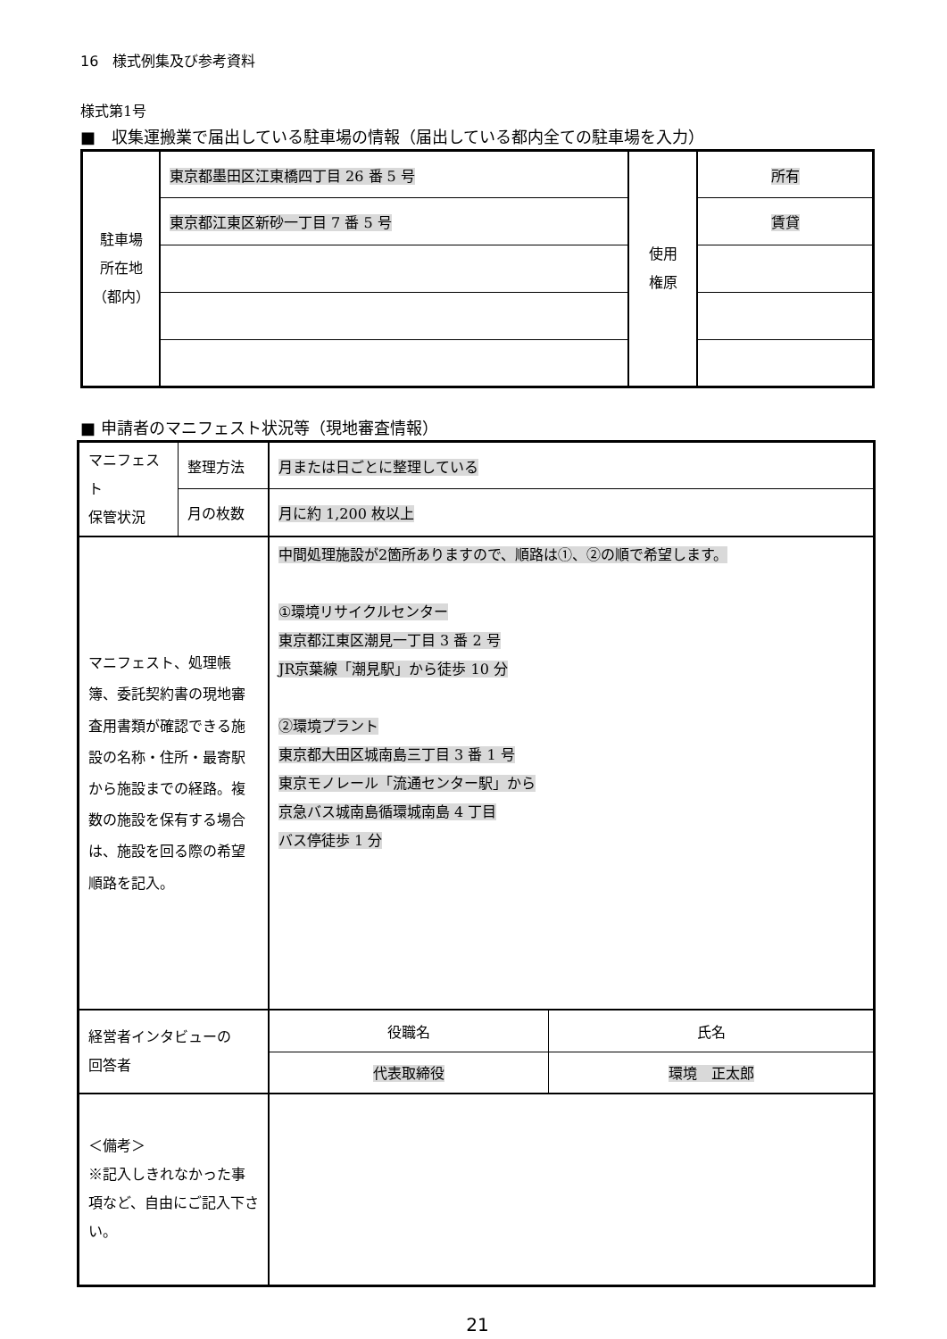16　様式例集及び参考資料
様式第1号
■　収集運搬業で届出している駐車場の情報（届出している都内全ての駐車場を入力）
| 駐車場 所在地 （都内） | 東京都墨田区江東橋四丁目 26 番 5 号 | 使用 権原 | 所有 |
| | 東京都江東区新砂一丁目 7 番 5 号 | | 賃貸 |
■ 申請者のマニフェスト状況等（現地審査情報）
| マニフェスト 保管状況 | 整理方法 | 月または日ごとに整理している | |
| | 月の枚数 | 月に約 1,200 枚以上 | |
| マニフェスト、処理帳簿、委託契約書の現地審査用書類が確認できる施設の名称・住所・最寄駅から施設までの経路。複数の施設を保有する場合は、施設を回る際の希望順路を記入。 | | 中間処理施設が2箇所ありますので、順路は①、②の順で希望します。 ①環境リサイクルセンター 東京都江東区潮見一丁目 3 番 2 号 JR京葉線「潮見駅」から徒歩 10 分 ②環境プラント 東京都大田区城南島三丁目 3 番 1 号 東京モノレール「流通センター駅」から 京急バス城南島循環城南島 4 丁目 バス停徒歩 1 分 | |
| 経営者インタビューの 回答者 | | 役職名 | 氏名 |
| | | 代表取締役 | 環境 正太郎 |
| ＜備考＞ ※記入しきれなかった事項など、自由にご記入下さい。 | | | |
21